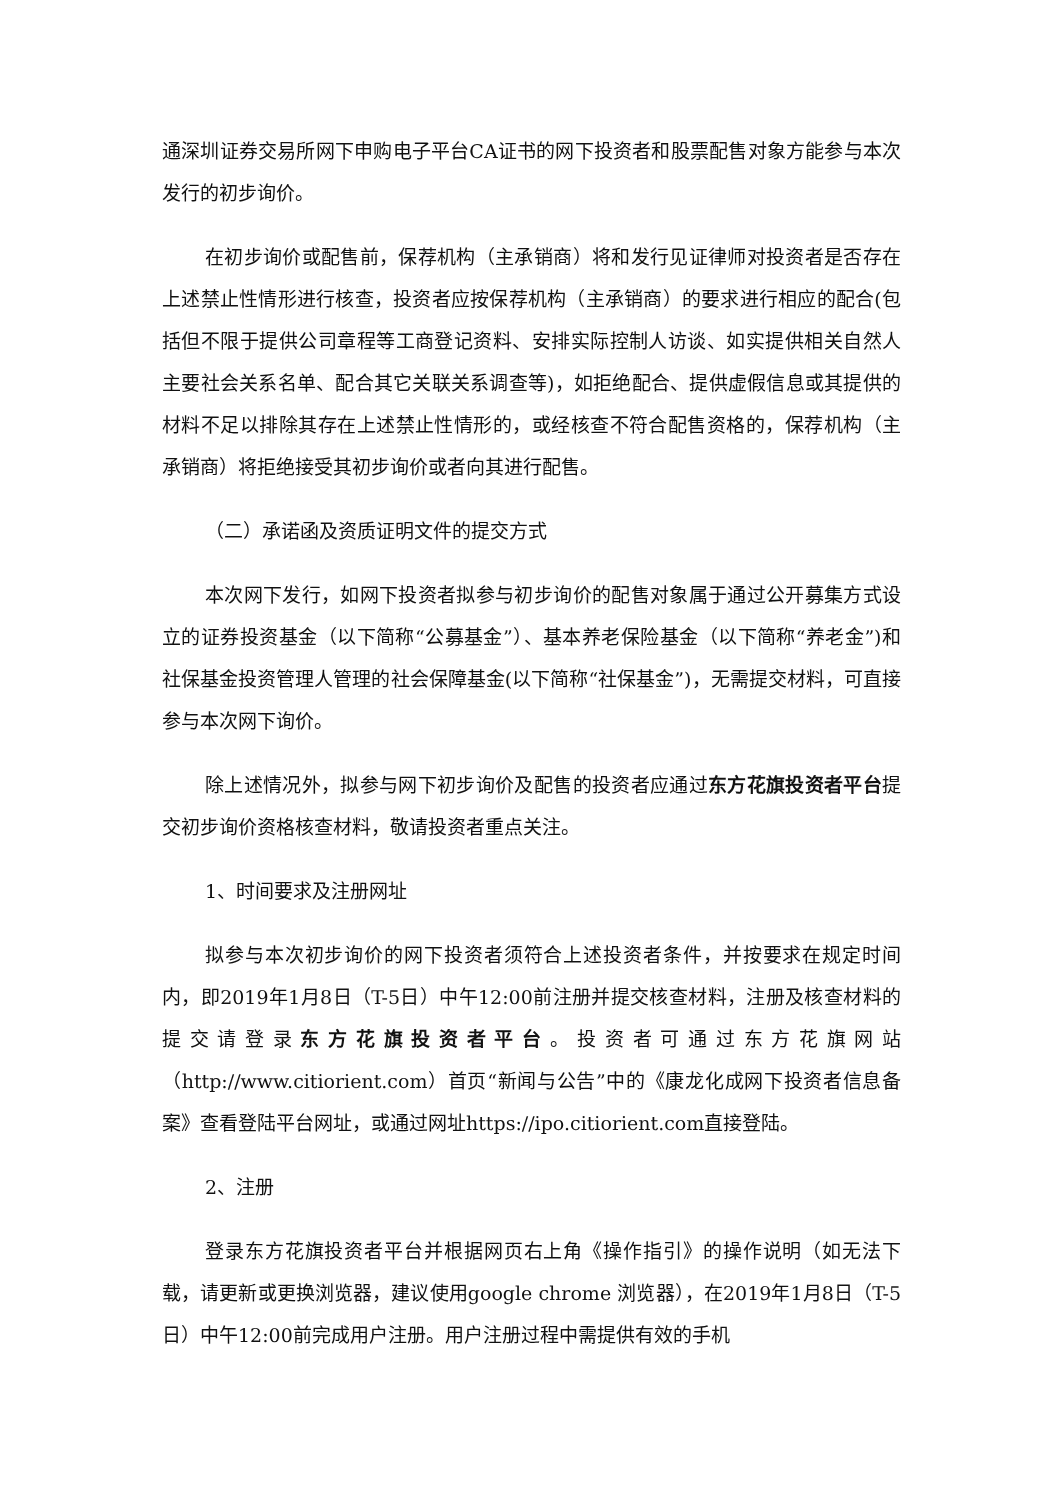通深圳证券交易所网下申购电子平台CA证书的网下投资者和股票配售对象方能参与本次发行的初步询价。
在初步询价或配售前，保荐机构（主承销商）将和发行见证律师对投资者是否存在上述禁止性情形进行核查，投资者应按保荐机构（主承销商）的要求进行相应的配合(包括但不限于提供公司章程等工商登记资料、安排实际控制人访谈、如实提供相关自然人主要社会关系名单、配合其它关联关系调查等)，如拒绝配合、提供虚假信息或其提供的材料不足以排除其存在上述禁止性情形的，或经核查不符合配售资格的，保荐机构（主承销商）将拒绝接受其初步询价或者向其进行配售。
（二）承诺函及资质证明文件的提交方式
本次网下发行，如网下投资者拟参与初步询价的配售对象属于通过公开募集方式设立的证券投资基金（以下简称“公募基金”）、基本养老保险基金（以下简称“养老金”)和社保基金投资管理人管理的社会保障基金(以下简称“社保基金”)，无需提交材料，可直接参与本次网下询价。
除上述情况外，拟参与网下初步询价及配售的投资者应通过东方花旗投资者平台提交初步询价资格核查材料，敬请投资者重点关注。
1、时间要求及注册网址
拟参与本次初步询价的网下投资者须符合上述投资者条件，并按要求在规定时间内，即2019年1月8日（T-5日）中午12:00前注册并提交核查材料，注册及核查材料的提交请登录东方花旗投资者平台。投资者可通过东方花旗网站（http://www.citiorient.com）首页“新闻与公告”中的《康龙化成网下投资者信息备案》查看登陆平台网址，或通过网址https://ipo.citiorient.com直接登陆。
2、注册
登录东方花旗投资者平台并根据网页右上角《操作指引》的操作说明（如无法下载，请更新或更换浏览器，建议使用google chrome 浏览器），在2019年1月8日（T-5日）中午12:00前完成用户注册。用户注册过程中需提供有效的手机